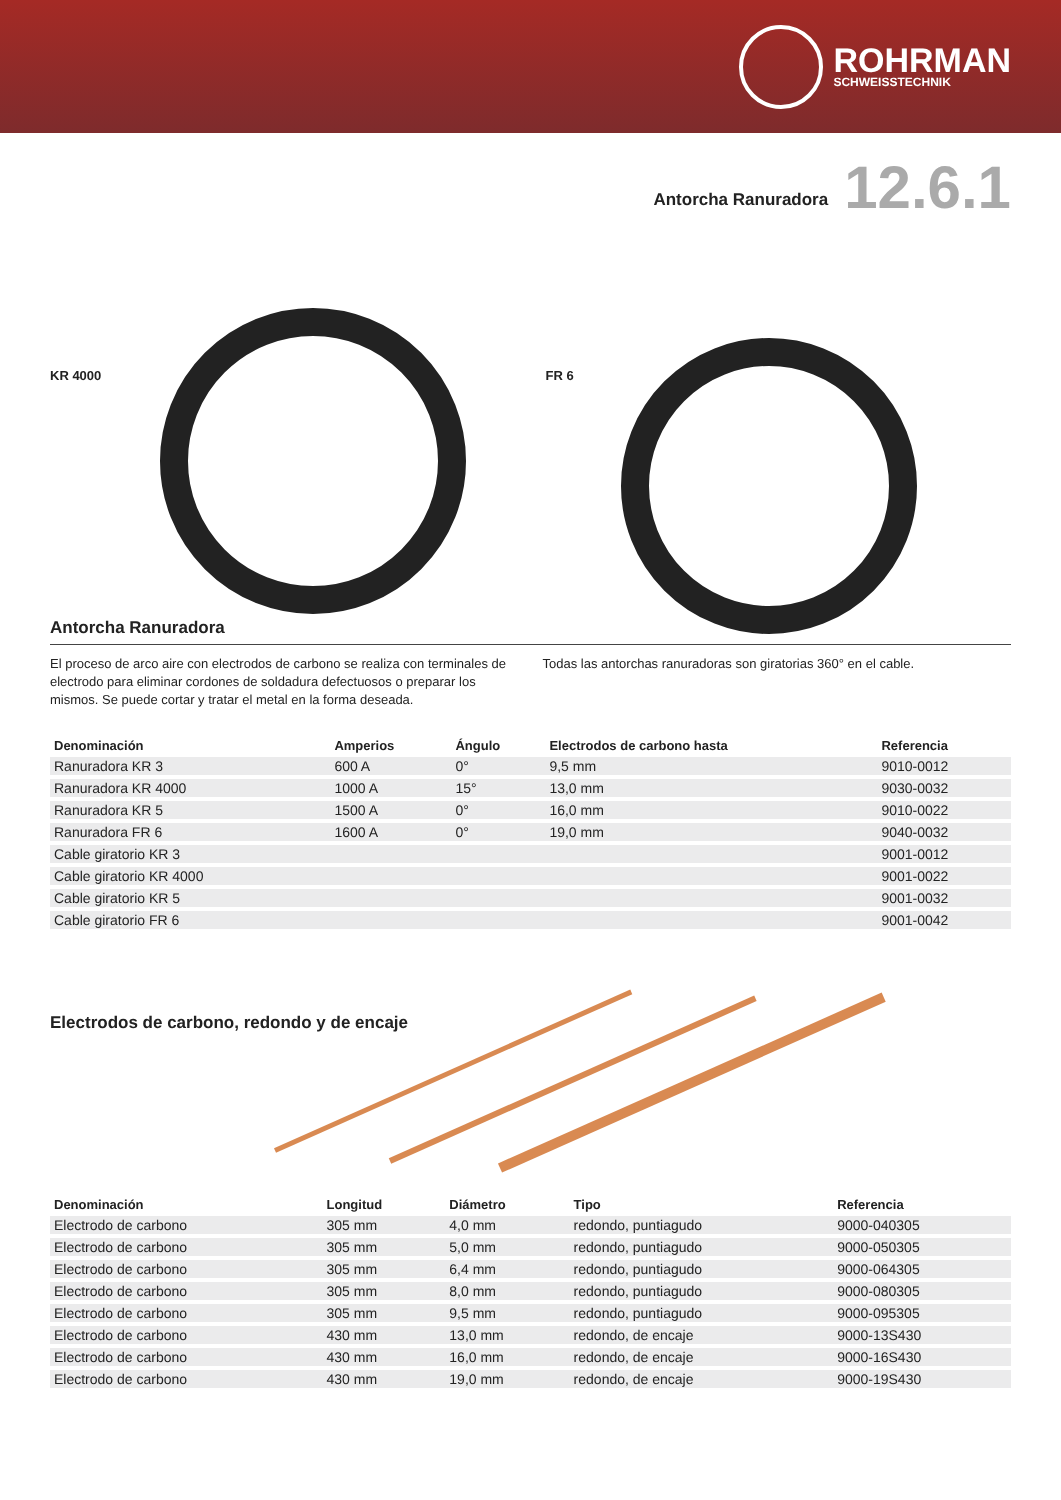ROHRMAN
SCHWEISSTECHNIK
Antorcha Ranuradora 12.6.1
KR 4000
FR 6
Antorcha Ranuradora
El proceso de arco aire con electrodos de carbono se realiza con termina­les de electrodo para eliminar cordones de soldadura defectuosos o prepa­rar los mismos. Se puede cortar y tratar el metal en la forma deseada.
Todas las antorchas ranuradoras son giratorias 360° en el cable.
| Denominación | Amperios | Ángulo | Electrodos de carbono hasta | Referencia |
| --- | --- | --- | --- | --- |
| Ranuradora KR 3 | 600 A | 0° | 9,5 mm | 9010-0012 |
| Ranuradora KR 4000 | 1000 A | 15° | 13,0 mm | 9030-0032 |
| Ranuradora KR 5 | 1500 A | 0° | 16,0 mm | 9010-0022 |
| Ranuradora FR 6 | 1600 A | 0° | 19,0 mm | 9040-0032 |
| Cable giratorio KR 3 | | | | 9001-0012 |
| Cable giratorio KR 4000 | | | | 9001-0022 |
| Cable giratorio KR 5 | | | | 9001-0032 |
| Cable giratorio FR 6 | | | | 9001-0042 |
Electrodos de carbono, redondo y de encaje
| Denominación | Longitud | Diámetro | Tipo | Referencia |
| --- | --- | --- | --- | --- |
| Electrodo de carbono | 305 mm | 4,0 mm | redondo, puntiagudo | 9000-040305 |
| Electrodo de carbono | 305 mm | 5,0 mm | redondo, puntiagudo | 9000-050305 |
| Electrodo de carbono | 305 mm | 6,4 mm | redondo, puntiagudo | 9000-064305 |
| Electrodo de carbono | 305 mm | 8,0 mm | redondo, puntiagudo | 9000-080305 |
| Electrodo de carbono | 305 mm | 9,5 mm | redondo, puntiagudo | 9000-095305 |
| Electrodo de carbono | 430 mm | 13,0 mm | redondo, de encaje | 9000-13S430 |
| Electrodo de carbono | 430 mm | 16,0 mm | redondo, de encaje | 9000-16S430 |
| Electrodo de carbono | 430 mm | 19,0 mm | redondo, de encaje | 9000-19S430 |